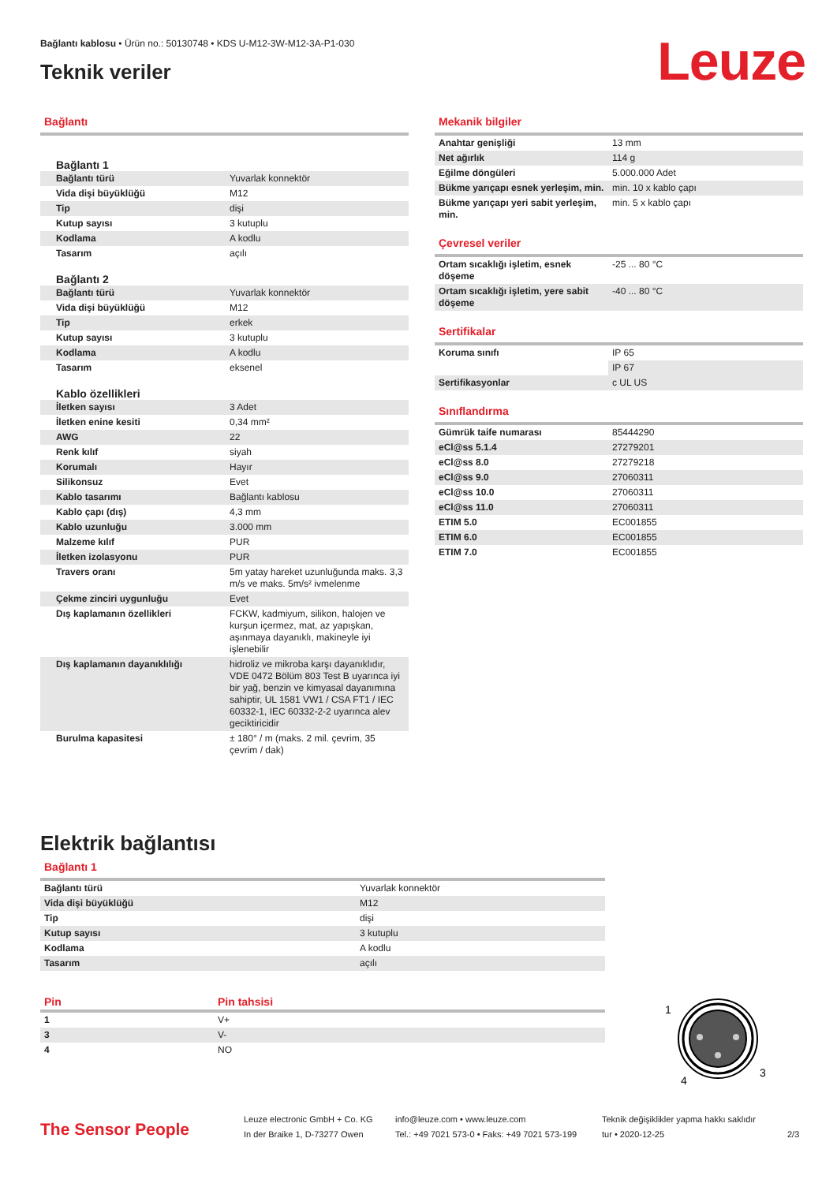Bağlantı kablosu • Ürün no.: 50130748 • KDS U-M12-3W-M12-3A-P1-030
Teknik veriler
Leuze
Bağlantı
| Bağlantı 1 | |
| Bağlantı türü | Yuvarlak konnektör |
| Vida dişi büyüklüğü | M12 |
| Tip | dişi |
| Kutup sayısı | 3 kutuplu |
| Kodlama | A kodlu |
| Tasarım | açılı |
| Bağlantı 2 | |
| Bağlantı türü | Yuvarlak konnektör |
| Vida dişi büyüklüğü | M12 |
| Tip | erkek |
| Kutup sayısı | 3 kutuplu |
| Kodlama | A kodlu |
| Tasarım | eksenel |
| Kablo özellikleri | |
| İletken sayısı | 3 Adet |
| İletken enine kesiti | 0,34 mm² |
| AWG | 22 |
| Renk kılıf | siyah |
| Korumalı | Hayır |
| Silikonsuz | Evet |
| Kablo tasarımı | Bağlantı kablosu |
| Kablo çapı (dış) | 4,3 mm |
| Kablo uzunluğu | 3.000 mm |
| Malzeme kılıf | PUR |
| İletken izolasyonu | PUR |
| Travers oranı | 5m yatay hareket uzunluğunda maks. 3,3 m/s ve maks. 5m/s² ivmelenme |
| Çekme zinciri uygunluğu | Evet |
| Dış kaplamanın özellikleri | FCKW, kadmiyum, silikon, halojen ve kurşun içermez, mat, az yapışkan, aşınmaya dayanıklı, makineyle iyi işlenebilir |
| Dış kaplamanın dayanıklılığı | hidroliz ve mikroba karşı dayanıklıdır, VDE 0472 Bölüm 803 Test B uyarınca iyi bir yağ, benzin ve kimyasal dayanımına sahiptir, UL 1581 VW1 / CSA FT1 / IEC 60332-1, IEC 60332-2-2 uyarınca alev geciktiricidir |
| Burulma kapasitesi | ± 180° / m (maks. 2 mil. çevrim, 35 çevrim / dak) |
Mekanik bilgiler
| Anahtar genişliği | 13 mm |
| Net ağırlık | 114 g |
| Eğilme döngüleri | 5.000.000 Adet |
| Bükme yarıçapı esnek yerleşim, min. | min. 10 x kablo çapı |
| Bükme yarıçapı yeri sabit yerleşim, min. | min. 5 x kablo çapı |
Çevresel veriler
| Ortam sıcaklığı işletim, esnek döşeme | -25 ... 80 °C |
| Ortam sıcaklığı işletim, yere sabit döşeme | -40 ... 80 °C |
Sertifikalar
| Koruma sınıfı | IP 65 |
| | IP 67 |
| Sertifikasyonlar | c UL US |
Sınıflandırma
| Gümrük taife numarası | 85444290 |
| eCl@ss 5.1.4 | 27279201 |
| eCl@ss 8.0 | 27279218 |
| eCl@ss 9.0 | 27060311 |
| eCl@ss 10.0 | 27060311 |
| eCl@ss 11.0 | 27060311 |
| ETIM 5.0 | EC001855 |
| ETIM 6.0 | EC001855 |
| ETIM 7.0 | EC001855 |
Elektrik bağlantısı
Bağlantı 1
| Bağlantı türü | Yuvarlak konnektör |
| Vida dişi büyüklüğü | M12 |
| Tip | dişi |
| Kutup sayısı | 3 kutuplu |
| Kodlama | A kodlu |
| Tasarım | açılı |
| Pin | Pin tahsisi |
| 1 | V+ |
| 3 | V- |
| 4 | NO |
1
3
4
The Sensor People
Leuze electronic GmbH + Co. KG
In der Braike 1, D-73277 Owen
info@leuze.com • www.leuze.com
Tel.: +49 7021 573-0 • Faks: +49 7021 573-199
Teknik değişiklikler yapma hakkı saklıdır
tur • 2020-12-25
2/3